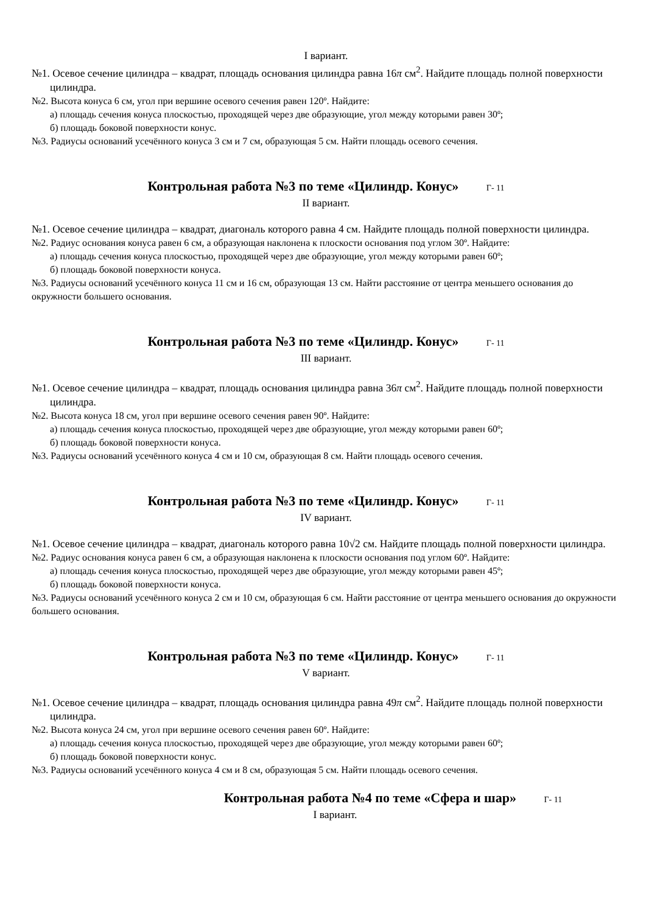I вариант.
№1. Осевое сечение цилиндра – квадрат, площадь основания цилиндра равна 16π см<sup>2</sup>. Найдите площадь полной поверхности цилиндра.
№2. Высота конуса 6 см, угол при вершине осевого сечения равен 120º. Найдите:
а) площадь сечения конуса плоскостью, проходящей через две образующие, угол между которыми равен 30º;
б) площадь боковой поверхности конус.
№3. Радиусы оснований усечённого конуса 3 см и 7 см, образующая 5 см. Найти площадь осевого сечения.
Контрольная работа №3 по теме «Цилиндр. Конус» Г- 11
II вариант.
№1. Осевое сечение цилиндра – квадрат, диагональ которого равна 4 см. Найдите площадь полной поверхности цилиндра.
№2. Радиус основания конуса равен 6 см, а образующая наклонена к плоскости основания под углом 30º. Найдите:
а) площадь сечения конуса плоскостью, проходящей через две образующие, угол между которыми равен 60º;
б) площадь боковой поверхности конуса.
№3. Радиусы оснований усечённого конуса 11 см и 16 см, образующая 13 см. Найти расстояние от центра меньшего основания до окружности большего основания.
Контрольная работа №3 по теме «Цилиндр. Конус» Г- 11
III вариант.
№1. Осевое сечение цилиндра – квадрат, площадь основания цилиндра равна 36π см<sup>2</sup>. Найдите площадь полной поверхности цилиндра.
№2. Высота конуса 18 см, угол при вершине осевого сечения равен 90º. Найдите:
а) площадь сечения конуса плоскостью, проходящей через две образующие, угол между которыми равен 60º;
б) площадь боковой поверхности конуса.
№3. Радиусы оснований усечённого конуса 4 см и 10 см, образующая 8 см. Найти площадь осевого сечения.
Контрольная работа №3 по теме «Цилиндр. Конус» Г- 11
IV вариант.
№1. Осевое сечение цилиндра – квадрат, диагональ которого равна 10√2 см. Найдите площадь полной поверхности цилиндра.
№2. Радиус основания конуса равен 6 см, а образующая наклонена к плоскости основания под углом 60º. Найдите:
а) площадь сечения конуса плоскостью, проходящей через две образующие, угол между которыми равен 45º;
б) площадь боковой поверхности конуса.
№3. Радиусы оснований усечённого конуса 2 см и 10 см, образующая 6 см. Найти расстояние от центра меньшего основания до окружности большего основания.
Контрольная работа №3 по теме «Цилиндр. Конус» Г- 11
V вариант.
№1. Осевое сечение цилиндра – квадрат, площадь основания цилиндра равна 49π см<sup>2</sup>. Найдите площадь полной поверхности цилиндра.
№2. Высота конуса 24 см, угол при вершине осевого сечения равен 60º. Найдите:
а) площадь сечения конуса плоскостью, проходящей через две образующие, угол между которыми равен 60º;
б) площадь боковой поверхности конус.
№3. Радиусы оснований усечённого конуса 4 см и 8 см, образующая 5 см. Найти площадь осевого сечения.
Контрольная работа №4 по теме «Сфера и шар» Г- 11
I вариант.